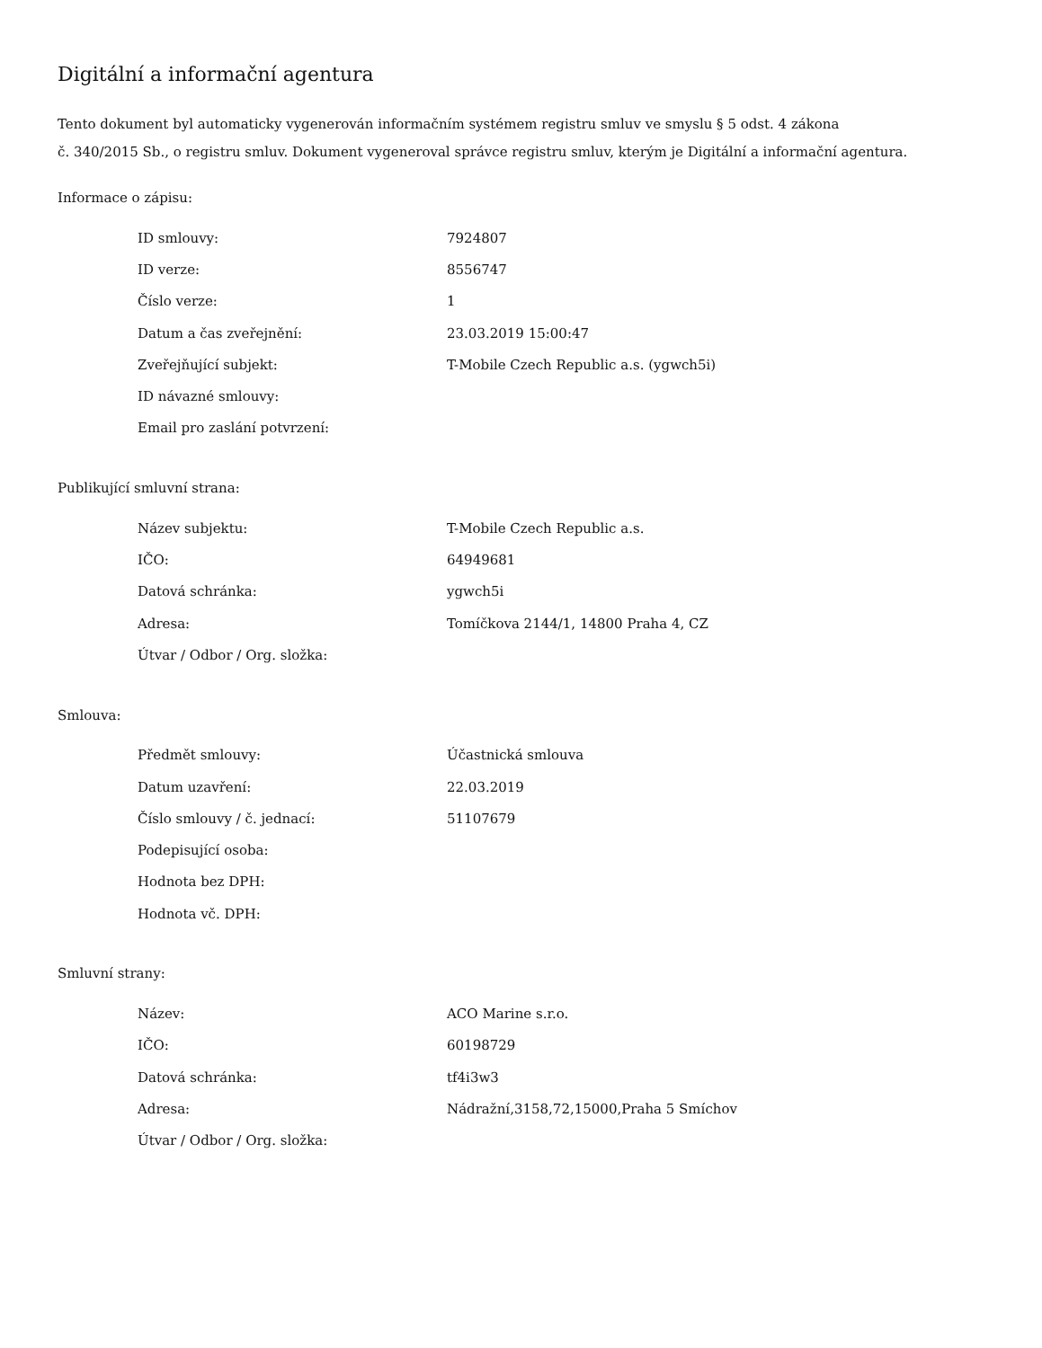Digitální a informační agentura
Tento dokument byl automaticky vygenerován informačním systémem registru smluv ve smyslu § 5 odst. 4 zákona
č. 340/2015 Sb., o registru smluv. Dokument vygeneroval správce registru smluv, kterým je Digitální a informační agentura.
Informace o zápisu:
| ID smlouvy: | 7924807 |
| ID verze: | 8556747 |
| Číslo verze: | 1 |
| Datum a čas zveřejnění: | 23.03.2019 15:00:47 |
| Zveřejňující subjekt: | T-Mobile Czech Republic a.s. (ygwch5i) |
| ID návazné smlouvy: | |
| Email pro zaslání potvrzení: | |
Publikující smluvní strana:
| Název subjektu: | T-Mobile Czech Republic a.s. |
| IČO: | 64949681 |
| Datová schránka: | ygwch5i |
| Adresa: | Tomíčkova 2144/1, 14800 Praha 4, CZ |
| Útvar / Odbor / Org. složka: | |
Smlouva:
| Předmět smlouvy: | Účastnická smlouva |
| Datum uzavření: | 22.03.2019 |
| Číslo smlouvy / č. jednací: | 51107679 |
| Podepisující osoba: | |
| Hodnota bez DPH: | |
| Hodnota vč. DPH: | |
Smluvní strany:
| Název: | ACO Marine s.r.o. |
| IČO: | 60198729 |
| Datová schránka: | tf4i3w3 |
| Adresa: | Nádražní,3158,72,15000,Praha 5 Smíchov |
| Útvar / Odbor / Org. složka: | |